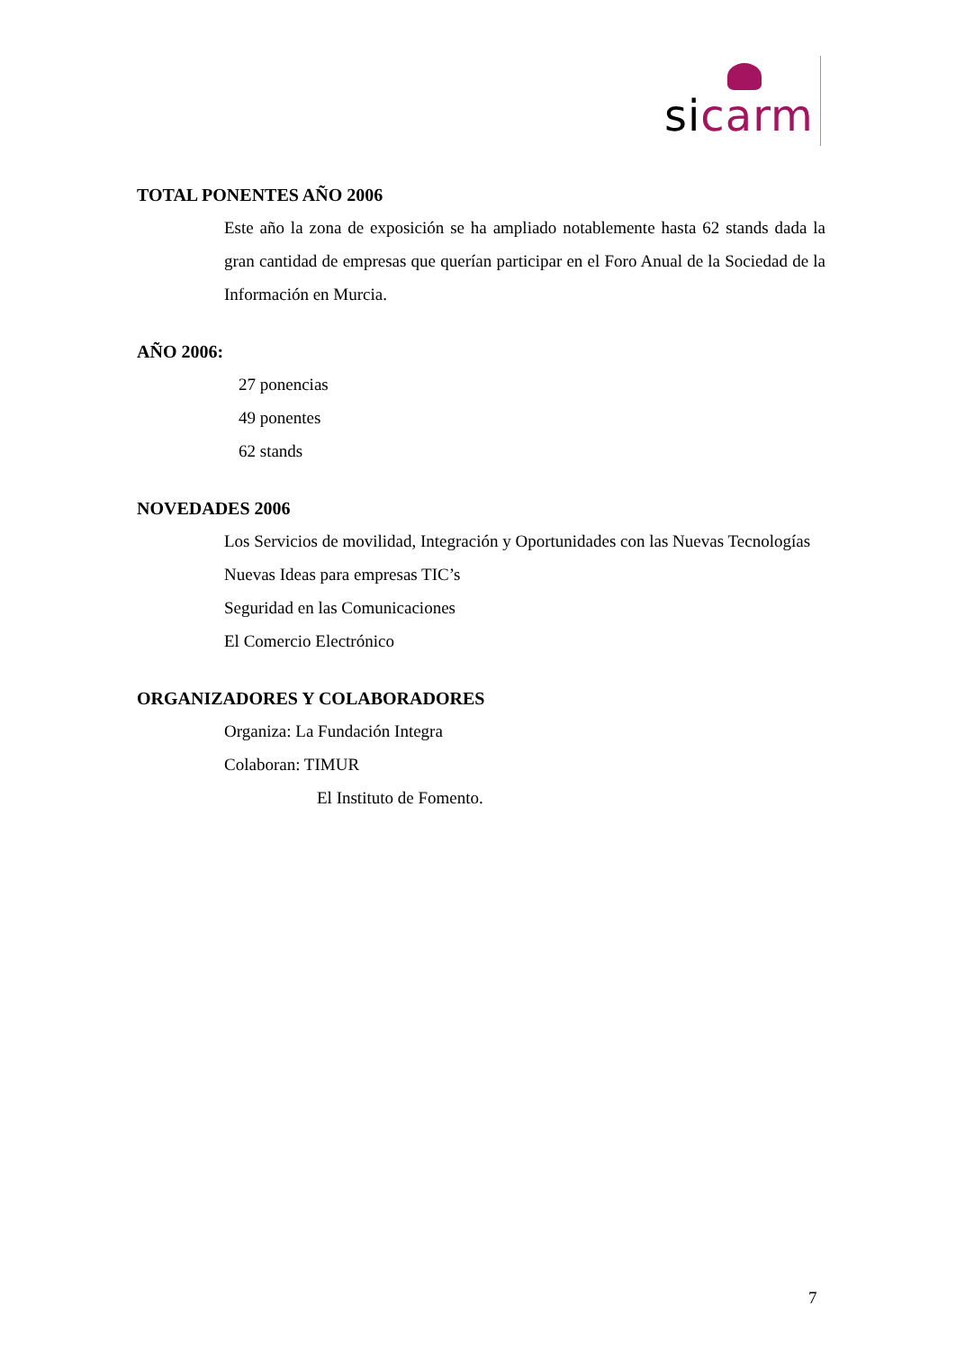si carm
TOTAL PONENTES AÑO 2006
Este año la zona de exposición se ha ampliado notablemente hasta 62 stands dada la gran cantidad de empresas que querían participar en el Foro Anual de la Sociedad de la Información en Murcia.
AÑO 2006:
27 ponencias
49 ponentes
62 stands
NOVEDADES 2006
Los Servicios de movilidad, Integración y Oportunidades con las Nuevas Tecnologías
Nuevas Ideas para empresas TIC’s
Seguridad en las Comunicaciones
El Comercio Electrónico
ORGANIZADORES Y COLABORADORES
Organiza: La Fundación Integra
Colaboran: TIMUR
El Instituto de Fomento.
7